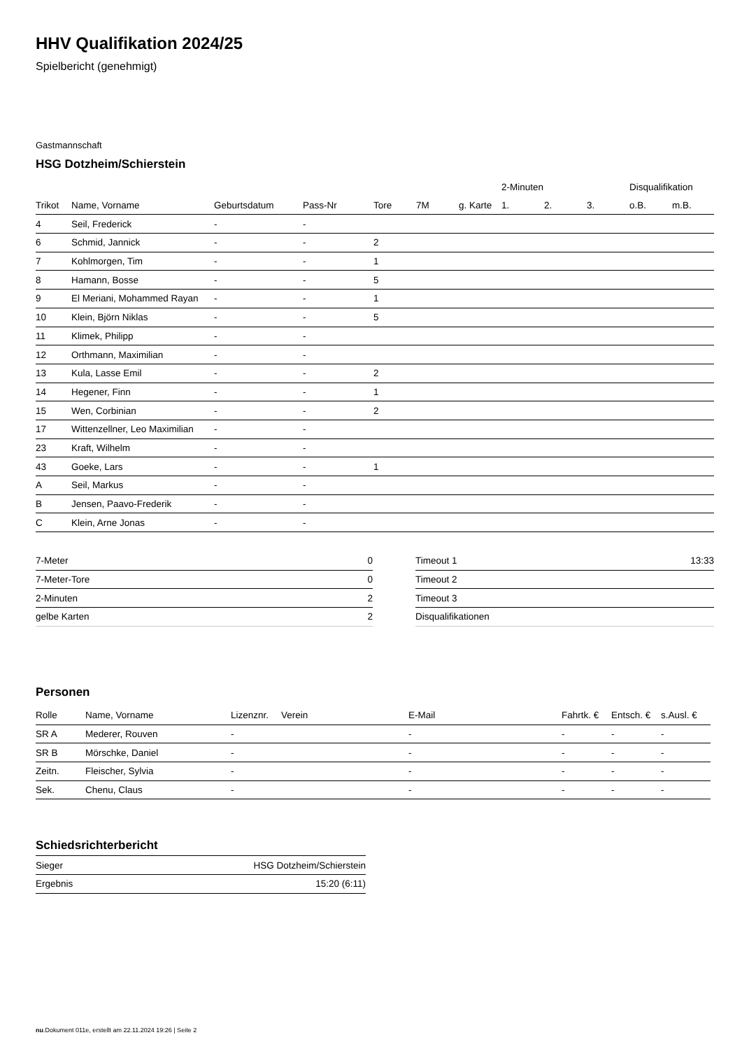HHV Qualifikation 2024/25
Spielbericht (genehmigt)
Gastmannschaft
HSG Dotzheim/Schierstein
| | | | | | | | 2-Minuten | | | Disqualifikation | |
| --- | --- | --- | --- | --- | --- | --- | --- | --- | --- | --- | --- |
| Trikot | Name, Vorname | Geburtsdatum | Pass-Nr | Tore | 7M | g. Karte | 1. | 2. | 3. | o.B. | m.B. |
| 4 | Seil, Frederick | - | - | | | | | | | | |
| 6 | Schmid, Jannick | - | - | 2 | | | | | | | |
| 7 | Kohlmorgen, Tim | - | - | 1 | | | | | | | |
| 8 | Hamann, Bosse | - | - | 5 | | | | | | | |
| 9 | El Meriani, Mohammed Rayan | - | - | 1 | | | | | | | |
| 10 | Klein, Björn Niklas | - | - | 5 | | | | | | | |
| 11 | Klimek, Philipp | - | - | | | | | | | | |
| 12 | Orthmann, Maximilian | - | - | | | | | | | | |
| 13 | Kula, Lasse Emil | - | - | 2 | | | | | | | |
| 14 | Hegener, Finn | - | - | 1 | | | | | | | |
| 15 | Wen, Corbinian | - | - | 2 | | | | | | | |
| 17 | Wittenzellner, Leo Maximilian | - | - | | | | | | | | |
| 23 | Kraft, Wilhelm | - | - | | | | | | | | |
| 43 | Goeke, Lars | - | - | 1 | | | | | | | |
| A | Seil, Markus | - | - | | | | | | | | |
| B | Jensen, Paavo-Frederik | - | - | | | | | | | | |
| C | Klein, Arne Jonas | - | - | | | | | | | | |
| 7-Meter | 0 |
| 7-Meter-Tore | 0 |
| 2-Minuten | 2 |
| gelbe Karten | 2 |
| Timeout 1 | 13:33 |
| Timeout 2 | |
| Timeout 3 | |
| Disqualifikationen | |
Personen
| Rolle | Name, Vorname | Lizenznr. | Verein | E-Mail | Fahrtk. € | Entsch. € | s.Ausl. € |
| --- | --- | --- | --- | --- | --- | --- | --- |
| SR A | Mederer, Rouven | - | | - | - | - | - |
| SR B | Mörschke, Daniel | - | | - | - | - | - |
| Zeitn. | Fleischer, Sylvia | - | | - | - | - | - |
| Sek. | Chenu, Claus | - | | - | - | - | - |
Schiedsrichterbericht
| Sieger | HSG Dotzheim/Schierstein |
| Ergebnis | 15:20 (6:11) |
nu.Dokument 011e, erstellt am 22.11.2024 19:26 | Seite 2